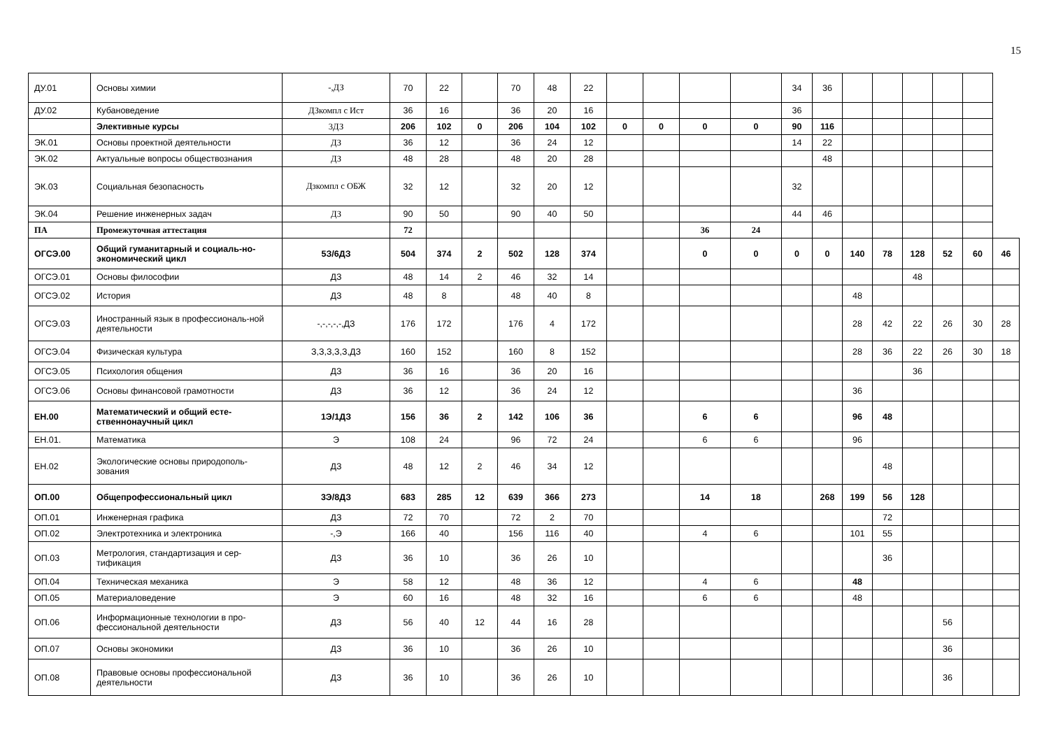15
| ДУ.01 | Основы химии | -,ДЗ | 70 | 22 | | 70 | 48 | 22 | | | | | 34 | 36 | | | | | | |
| ДУ.02 | Кубановедение | ДЗкомпл с Ист | 36 | 16 | | 36 | 20 | 16 | | | | | 36 | | | | | | | |
| | Элективные курсы | 3ДЗ | 206 | 102 | 0 | 206 | 104 | 102 | 0 | 0 | 0 | 0 | 90 | 116 | | | | | | |
| ЭК.01 | Основы проектной деятельности | ДЗ | 36 | 12 | | 36 | 24 | 12 | | | | | 14 | 22 | | | | | | |
| ЭК.02 | Актуальные вопросы обществознания | ДЗ | 48 | 28 | | 48 | 20 | 28 | | | | | | 48 | | | | | | |
| ЭК.03 | Социальная безопасность | Дзкомпл с ОБЖ | 32 | 12 | | 32 | 20 | 12 | | | | | 32 | | | | | | | |
| ЭК.04 | Решение инженерных задач | ДЗ | 90 | 50 | | 90 | 40 | 50 | | | | | 44 | 46 | | | | | | |
| ПА | Промежуточная аттестация | | 72 | | | | | | | | 36 | 24 | | | | | | | | |
| ОГСЭ.00 | Общий гуманитарный и социаль-но-экономический цикл | 5З/6ДЗ | 504 | 374 | 2 | 502 | 128 | 374 | | | 0 | 0 | 0 | 0 | 140 | 78 | 128 | 52 | 60 | 46 |
| ОГСЭ.01 | Основы философии | ДЗ | 48 | 14 | 2 | 46 | 32 | 14 | | | | | | | | | 48 | | | |
| ОГСЭ.02 | История | ДЗ | 48 | 8 | | 48 | 40 | 8 | | | | | | | 48 | | | | | |
| ОГСЭ.03 | Иностранный язык в профессиональ-ной деятельности | -,-,-,-,-,ДЗ | 176 | 172 | | 176 | 4 | 172 | | | | | | | 28 | 42 | 22 | 26 | 30 | 28 |
| ОГСЭ.04 | Физическая культура | З,З,З,З,З,ДЗ | 160 | 152 | | 160 | 8 | 152 | | | | | | | 28 | 36 | 22 | 26 | 30 | 18 |
| ОГСЭ.05 | Психология общения | ДЗ | 36 | 16 | | 36 | 20 | 16 | | | | | | | | | 36 | | | |
| ОГСЭ.06 | Основы финансовой грамотности | ДЗ | 36 | 12 | | 36 | 24 | 12 | | | | | | | 36 | | | | | |
| ЕН.00 | Математический и общий есте-ственнонаучный цикл | 1Э/1ДЗ | 156 | 36 | 2 | 142 | 106 | 36 | | | 6 | 6 | | | 96 | 48 | | | | |
| ЕН.01. | Математика | Э | 108 | 24 | | 96 | 72 | 24 | | | 6 | 6 | | | 96 | | | | | |
| ЕН.02 | Экологические основы природополь-зования | ДЗ | 48 | 12 | 2 | 46 | 34 | 12 | | | | | | | | 48 | | | | |
| ОП.00 | Общепрофессиональный цикл | 3Э/8ДЗ | 683 | 285 | 12 | 639 | 366 | 273 | | | 14 | 18 | | 268 | 199 | 56 | 128 | | | |
| ОП.01 | Инженерная графика | ДЗ | 72 | 70 | | 72 | 2 | 70 | | | | | | | | 72 | | | | |
| ОП.02 | Электротехника и электроника | -,Э | 166 | 40 | | 156 | 116 | 40 | | | 4 | 6 | | | 101 | 55 | | | | |
| ОП.03 | Метрология, стандартизация и сер-тификация | ДЗ | 36 | 10 | | 36 | 26 | 10 | | | | | | | | 36 | | | | |
| ОП.04 | Техническая механика | Э | 58 | 12 | | 48 | 36 | 12 | | | 4 | 6 | | | 48 | | | | | |
| ОП.05 | Материаловедение | Э | 60 | 16 | | 48 | 32 | 16 | | | 6 | 6 | | | 48 | | | | | |
| ОП.06 | Информационные технологии в про-фессиональной деятельности | ДЗ | 56 | 40 | 12 | 44 | 16 | 28 | | | | | | | | | | 56 | | |
| ОП.07 | Основы экономики | ДЗ | 36 | 10 | | 36 | 26 | 10 | | | | | | | | | | 36 | | |
| ОП.08 | Правовые основы профессиональной деятельности | ДЗ | 36 | 10 | | 36 | 26 | 10 | | | | | | | | | | 36 | | |